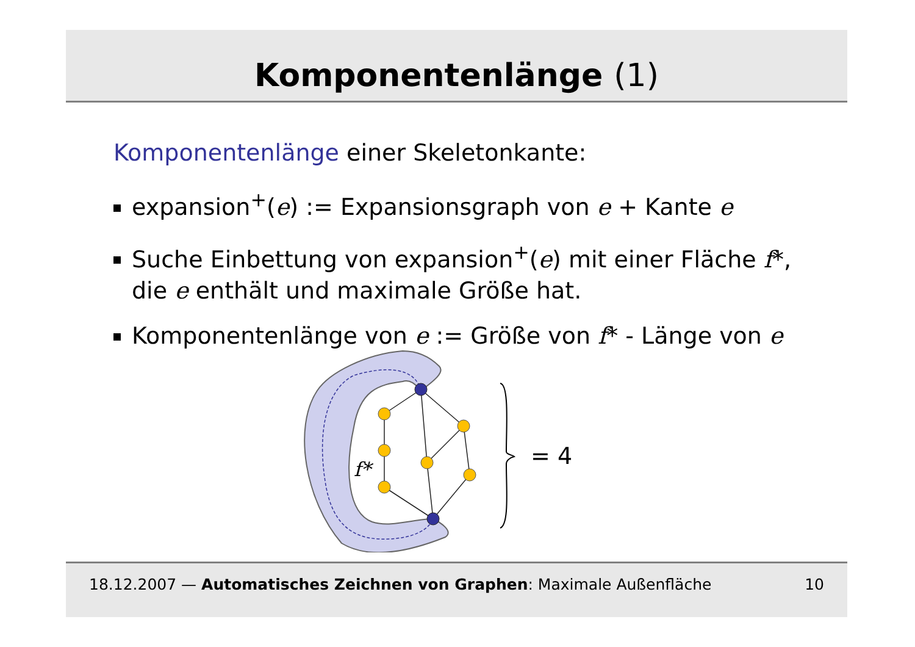Komponentenlänge (1)
Komponentenlänge einer Skeletonkante:
expansion<sup>+</sup>(e) := Expansionsgraph von e + Kante e
Suche Einbettung von expansion<sup>+</sup>(e) mit einer Fläche f*, die e enthält und maximale Größe hat.
Komponentenlänge von e := Größe von f* - Länge von e
f*
= 4
18.12.2007 — Automatisches Zeichnen von Graphen: Maximale Außenfläche
10